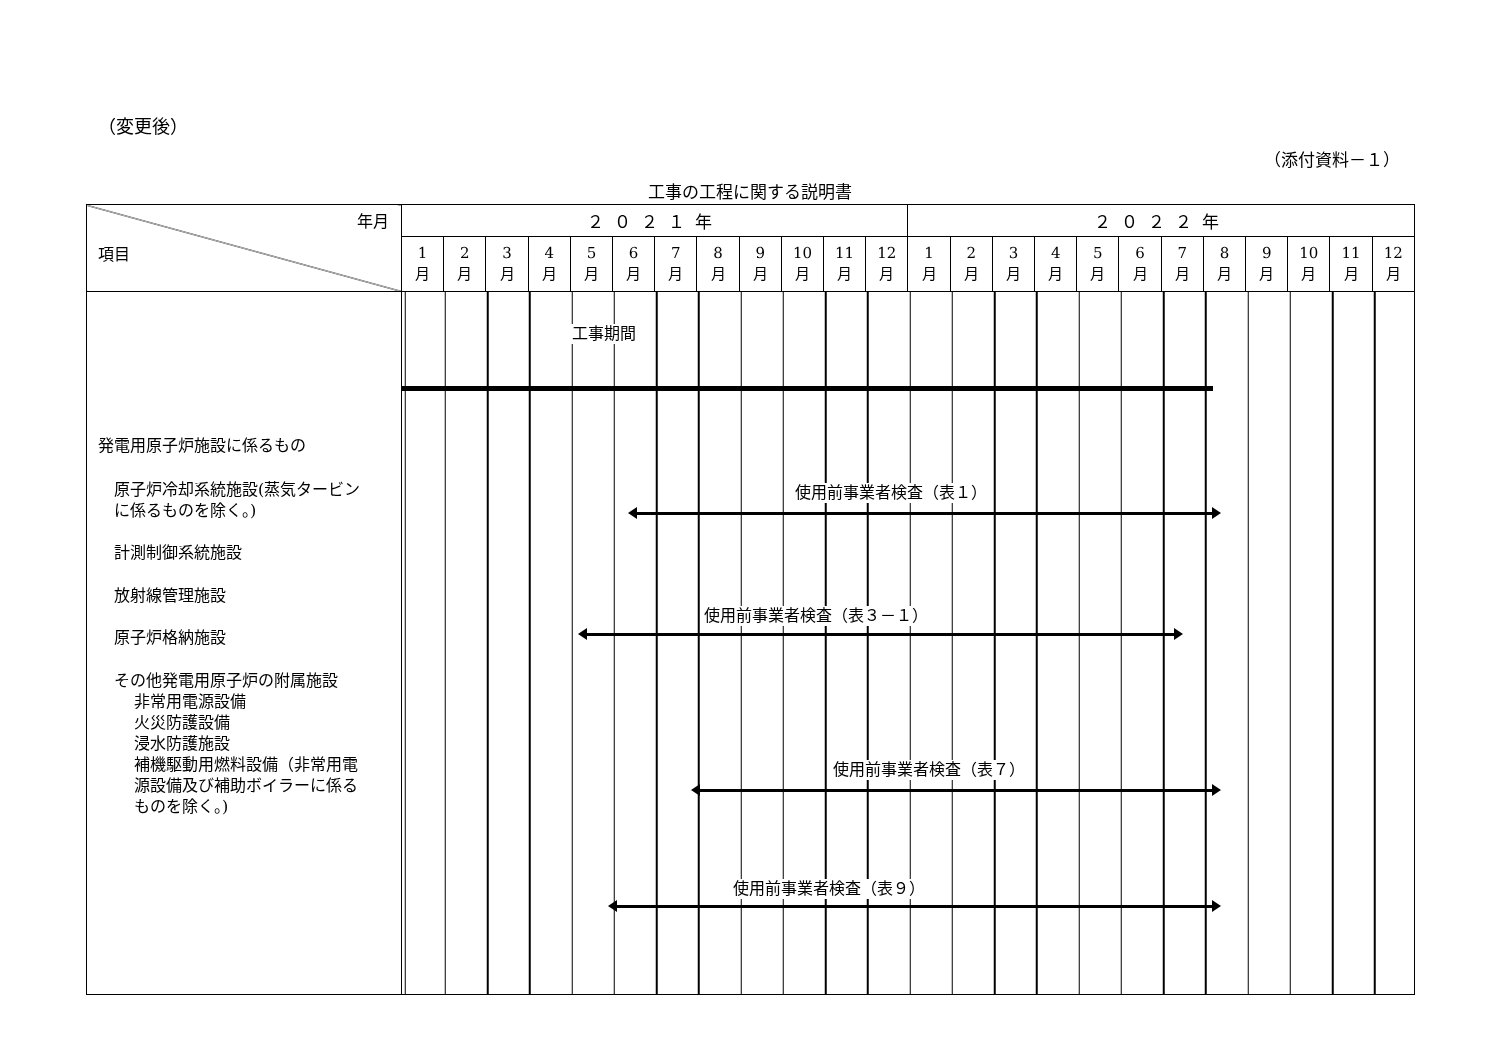（変更後）
（添付資料－１）
工事の工程に関する説明書
| 年月 項目 | ２０２１年 | | | | | | | | | | | | ２０２２年 | | | | | | | | | | | |
| --- | --- | --- | --- | --- | --- | --- | --- | --- | --- | --- | --- | --- | --- | --- | --- | --- | --- | --- | --- | --- | --- | --- | --- | --- |
| | 1 月 | 2 月 | 3 月 | 4 月 | 5 月 | 6 月 | 7 月 | 8 月 | 9 月 | 10 月 | 11 月 | 12 月 | 1 月 | 2 月 | 3 月 | 4 月 | 5 月 | 6 月 | 7 月 | 8 月 | 9 月 | 10 月 | 11 月 | 12 月 |
| 発電用原子炉施設に係るもの 原子炉冷却系統施設(蒸気タービン に係るものを除く。) 計測制御系統施設 放射線管理施設 原子炉格納施設 その他発電用原子炉の附属施設 非常用電源設備 火災防護設備 浸水防護施設 補機駆動用燃料設備（非常用電 源設備及び補助ボイラーに係る ものを除く。) | 工事期間 使用前事業者検査（表１） 使用前事業者検査（表３－１） 使用前事業者検査（表７） 使用前事業者検査（表９） | | | | | | | | | | | | | | | | | | | | | | | |